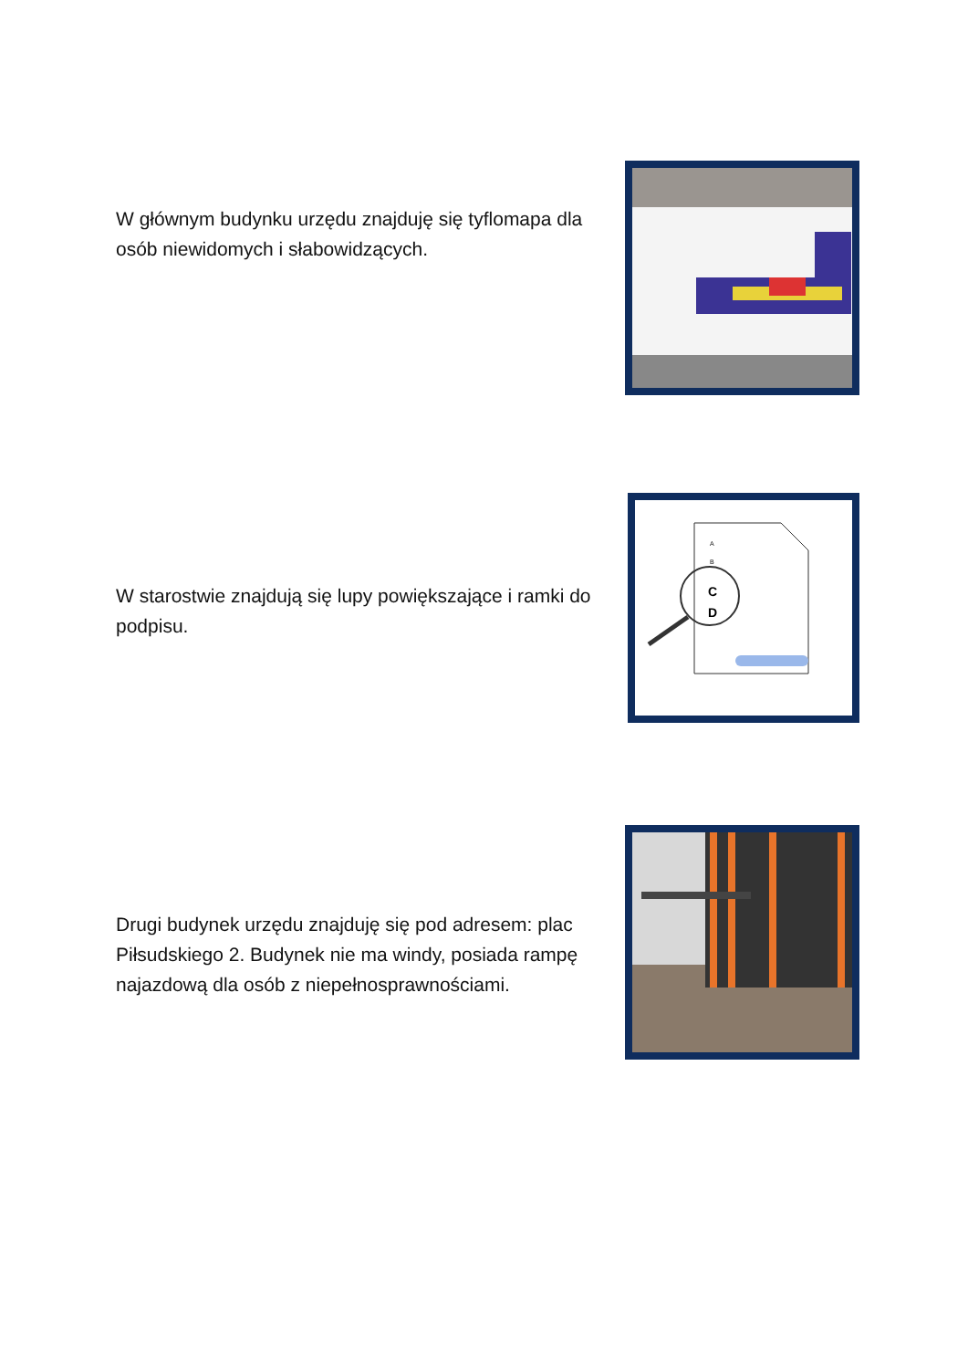W głównym budynku urzędu znajduję się tyflomapa dla osób niewidomych i słabowidzących.
A
B
C
D
W starostwie znajdują się lupy powiększające i ramki do podpisu.
Drugi budynek urzędu znajduję się pod adresem: plac Piłsudskiego 2. Budynek nie ma windy, posiada rampę najazdową dla osób z niepełnosprawnościami.